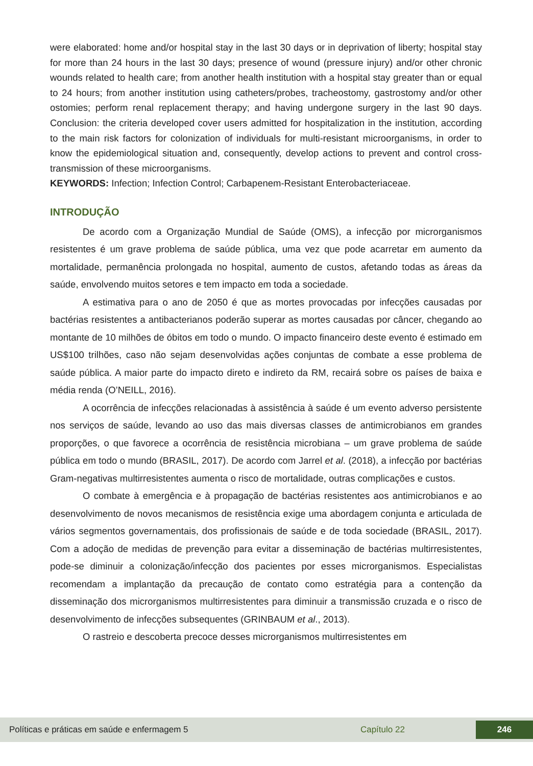were elaborated: home and/or hospital stay in the last 30 days or in deprivation of liberty; hospital stay for more than 24 hours in the last 30 days; presence of wound (pressure injury) and/or other chronic wounds related to health care; from another health institution with a hospital stay greater than or equal to 24 hours; from another institution using catheters/probes, tracheostomy, gastrostomy and/or other ostomies; perform renal replacement therapy; and having undergone surgery in the last 90 days. Conclusion: the criteria developed cover users admitted for hospitalization in the institution, according to the main risk factors for colonization of individuals for multi-resistant microorganisms, in order to know the epidemiological situation and, consequently, develop actions to prevent and control cross-transmission of these microorganisms.
KEYWORDS: Infection; Infection Control; Carbapenem-Resistant Enterobacteriaceae.
INTRODUÇÃO
De acordo com a Organização Mundial de Saúde (OMS), a infecção por microrganismos resistentes é um grave problema de saúde pública, uma vez que pode acarretar em aumento da mortalidade, permanência prolongada no hospital, aumento de custos, afetando todas as áreas da saúde, envolvendo muitos setores e tem impacto em toda a sociedade.
A estimativa para o ano de 2050 é que as mortes provocadas por infecções causadas por bactérias resistentes a antibacterianos poderão superar as mortes causadas por câncer, chegando ao montante de 10 milhões de óbitos em todo o mundo. O impacto financeiro deste evento é estimado em US$100 trilhões, caso não sejam desenvolvidas ações conjuntas de combate a esse problema de saúde pública. A maior parte do impacto direto e indireto da RM, recairá sobre os países de baixa e média renda (O’NEILL, 2016).
A ocorrência de infecções relacionadas à assistência à saúde é um evento adverso persistente nos serviços de saúde, levando ao uso das mais diversas classes de antimicrobianos em grandes proporções, o que favorece a ocorrência de resistência microbiana – um grave problema de saúde pública em todo o mundo (BRASIL, 2017). De acordo com Jarrel et al. (2018), a infecção por bactérias Gram-negativas multirresistentes aumenta o risco de mortalidade, outras complicações e custos.
O combate à emergência e à propagação de bactérias resistentes aos antimicrobianos e ao desenvolvimento de novos mecanismos de resistência exige uma abordagem conjunta e articulada de vários segmentos governamentais, dos profissionais de saúde e de toda sociedade (BRASIL, 2017). Com a adoção de medidas de prevenção para evitar a disseminação de bactérias multirresistentes, pode-se diminuir a colonização/infecção dos pacientes por esses microrganismos. Especialistas recomendam a implantação da precaução de contato como estratégia para a contenção da disseminação dos microrganismos multirresistentes para diminuir a transmissão cruzada e o risco de desenvolvimento de infecções subsequentes (GRINBAUM et al., 2013).
O rastreio e descoberta precoce desses microrganismos multirresistentes em
Políticas e práticas em saúde e enfermagem 5 Capítulo 22 246